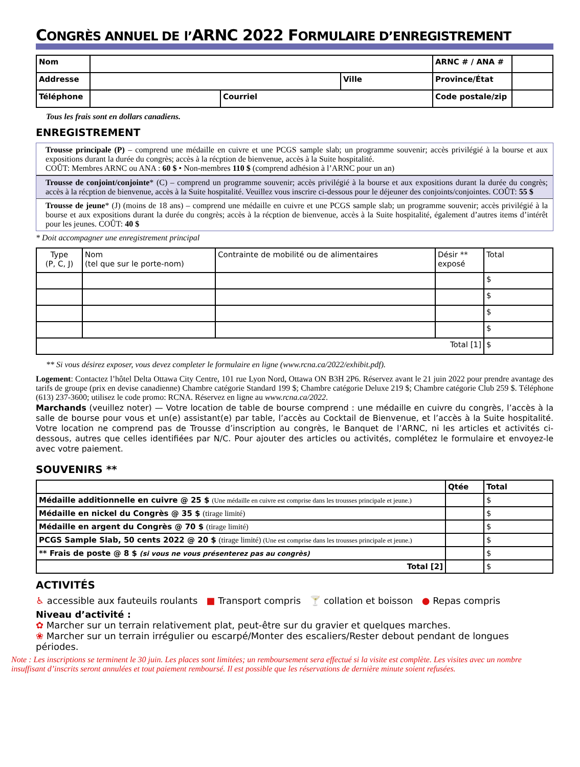CONGRÈS ANNUEL DE l’ARNC 2022 FORMULAIRE D’ENREGISTREMENT
| Nom | | | | ARNC # / ANA # | |
| Addresse | | | Ville | Province/État | |
| Téléphone | | Courriel | | Code postale/zip | |
Tous les frais sont en dollars canadiens.
ENREGISTREMENT
Trousse principale (P) – comprend une médaille en cuivre et une PCGS sample slab; un programme souvenir; accès privilégié à la bourse et aux expositions durant la durée du congrès; accès à la récption de bienvenue, accès à la Suite hospitalité.
COÛT: Membres ARNC ou ANA : 60 $ • Non-membres 110 $ (comprend adhésion à l’ARNC pour un an)
Trousse de conjoint/conjointe* (C) – comprend un programme souvenir; accès privilégié à la bourse et aux expositions durant la durée du congrès; accès à la récption de bienvenue, accès à la Suite hospitalité. Veuillez vous inscrire ci-dessous pour le déjeuner des conjoints/conjointes. COÛT: 55 $
Trousse de jeune* (J) (moins de 18 ans) – comprend une médaille en cuivre et une PCGS sample slab; un programme souvenir; accès privilégié à la bourse et aux expositions durant la durée du congrès; accès à la récption de bienvenue, accès à la Suite hospitalité, également d’autres items d’intérêt pour les jeunes. COÛT: 40 $
* Doit accompagner une enregistrement principal
| Type (P, C, J) | Nom (tel que sur le porte-nom) | Contrainte de mobilité ou de alimentaires | Désir ** exposé | Total |
| | | | | $ |
| | | | | $ |
| | | | | $ |
| | | | | $ |
| Total [1] | | | | $ |
** Si vous désirez exposer, vous devez completer le formulaire en ligne (www.rcna.ca/2022/exhibit.pdf).
Logement: Contactez l’hôtel Delta Ottawa City Centre, 101 rue Lyon Nord, Ottawa ON B3H 2P6. Réservez avant le 21 juin 2022 pour prendre avantage des tarifs de groupe (prix en devise canadienne) Chambre catégorie Standard 199 $; Chambre catégorie Deluxe 219 $; Chambre catégorie Club 259 $. Téléphone (613) 237-3600; utilisez le code promo: RCNA. Réservez en ligne au www.rcna.ca/2022.
Marchands (veuillez noter) — Votre location de table de bourse comprend : une médaille en cuivre du congrès, l’accès à la salle de bourse pour vous et un(e) assistant(e) par table, l’accès au Cocktail de Bienvenue, et l’accès à la Suite hospitalité. Votre location ne comprend pas de Trousse d’inscription au congrès, le Banquet de l’ARNC, ni les articles et activités ci-dessous, autres que celles identifiées par N/C. Pour ajouter des articles ou activités, complétez le formulaire et envoyez-le avec votre paiement.
SOUVENIRS **
| | Qtée | Total |
| Médaille additionnelle en cuivre @ 25 $ (Une médaille en cuivre est comprise dans les trousses principale et jeune.) | | $ |
| Médaille en nickel du Congrès @ 35 $ (tirage limité) | | $ |
| Médaille en argent du Congrès @ 70 $ (tirage limité) | | $ |
| PCGS Sample Slab, 50 cents 2022 @ 20 $ (tirage limité) (Une est comprise dans les trousses principale et jeune.) | | $ |
| ** Frais de poste @ 8 $ (si vous ne vous présenterez pas au congrès) | | $ |
| Total [2] | | $ |
ACTIVITÉS
♿ accessible aux fauteuils roulants ■ Transport compris 🍸 collation et boisson ● Repas compris
Niveau d’activité :
✿ Marcher sur un terrain relativement plat, peut-être sur du gravier et quelques marches.
❀ Marcher sur un terrain irrégulier ou escarpé/Monter des escaliers/Rester debout pendant de longues périodes.
Note : Les inscriptions se terminent le 30 juin. Les places sont limitées; un remboursement sera effectué si la visite est complète. Les visites avec un nombre insuffisant d’inscrits seront annulées et tout paiement remboursé. Il est possible que les réservations de dernière minute soient refusées.